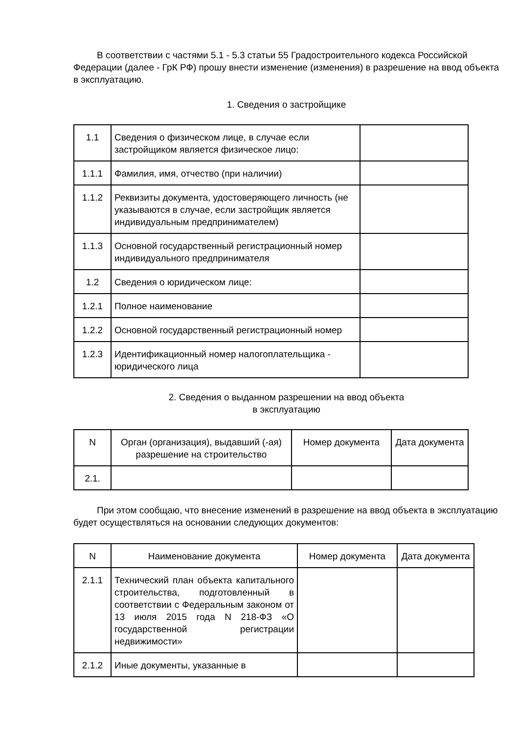В соответствии с частями 5.1 - 5.3 статьи 55 Градостроительного кодекса Российской Федерации (далее - ГрК РФ) прошу внести изменение (изменения) в разрешение на ввод объекта в эксплуатацию.
1. Сведения о застройщике
| 1.1 | Сведения о физическом лице, в случае если застройщиком является физическое лицо: | |
| 1.1.1 | Фамилия, имя, отчество (при наличии) | |
| 1.1.2 | Реквизиты документа, удостоверяющего личность (не указываются в случае, если застройщик является индивидуальным предпринимателем) | |
| 1.1.3 | Основной государственный регистрационный номер индивидуального предпринимателя | |
| 1.2 | Сведения о юридическом лице: | |
| 1.2.1 | Полное наименование | |
| 1.2.2 | Основной государственный регистрационный номер | |
| 1.2.3 | Идентификационный номер налогоплательщика - юридического лица | |
2. Сведения о выданном разрешении на ввод объекта
в эксплуатацию
| N | Орган (организация), выдавший (-ая) разрешение на строительство | Номер документа | Дата документа |
| 2.1. | | | |
При этом сообщаю, что внесение изменений в разрешение на ввод объекта в эксплуатацию будет осуществляться на основании следующих документов:
| N | Наименование документа | Номер документа | Дата документа |
| 2.1.1 | Технический план объекта капитального строительства, подготовленный в соответствии с Федеральным законом от 13 июля 2015 года N 218-ФЗ «О государственной регистрации недвижимости» | | |
| 2.1.2 | Иные документы, указанные в | | |